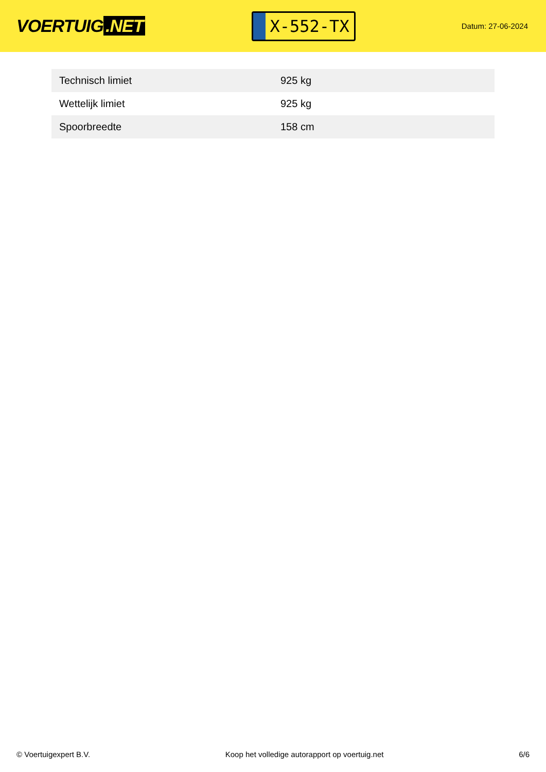VOERTUIG.NET
X-552-TX
Datum: 27-06-2024
| Technisch limiet | 925 kg |
| Wettelijk limiet | 925 kg |
| Spoorbreedte | 158 cm |
© Voertuigexpert B.V. Koop het volledige autorapport op voertuig.net 6/6